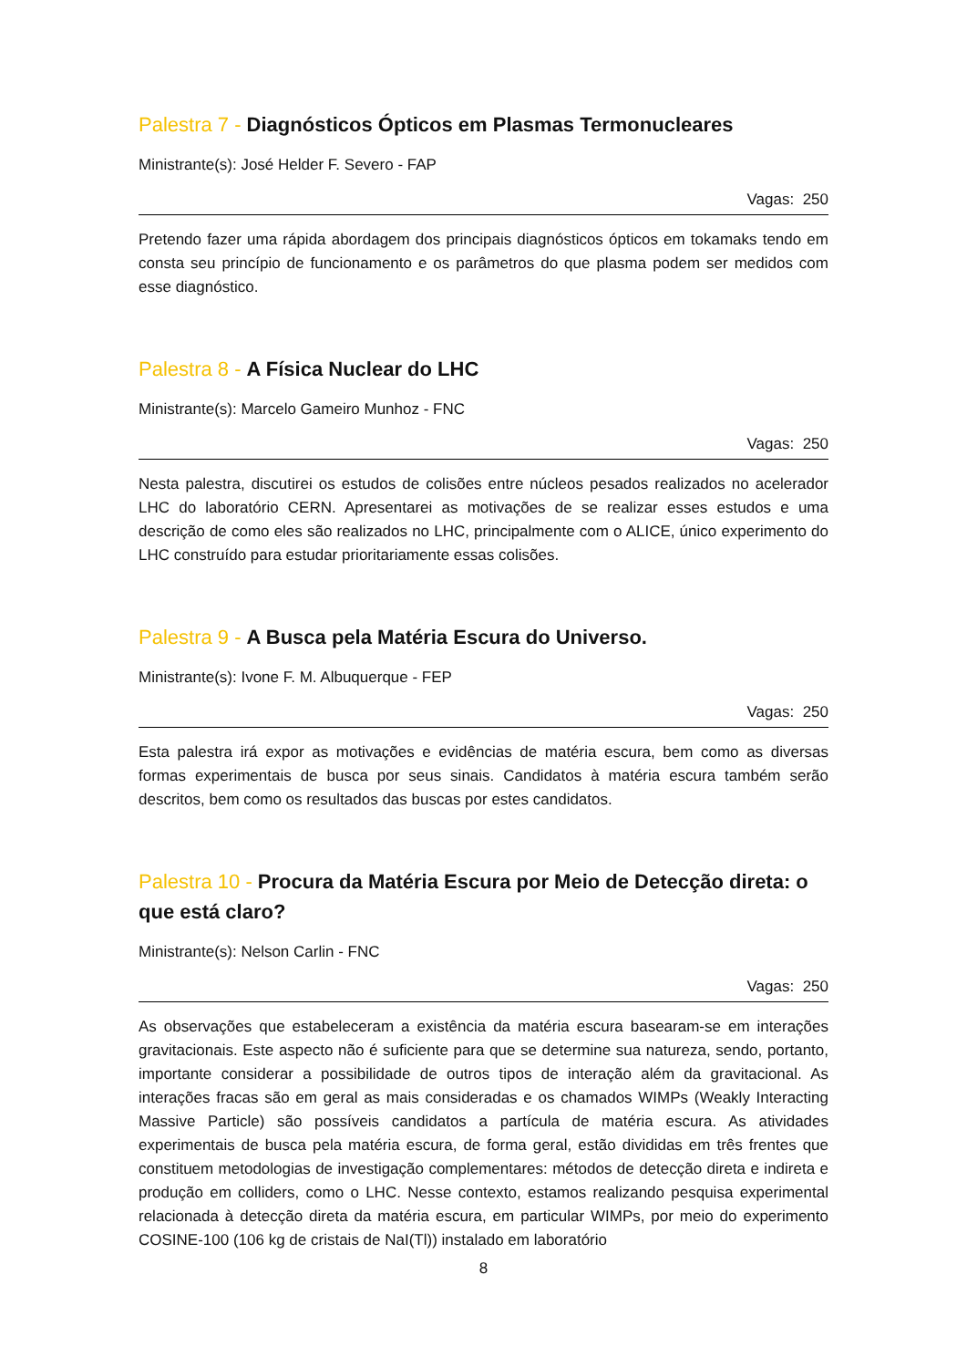Palestra 7 - Diagnósticos Ópticos em Plasmas Termonucleares
Ministrante(s): José Helder F. Severo - FAP
Vagas: 250
Pretendo fazer uma rápida abordagem dos principais diagnósticos ópticos em tokamaks tendo em consta seu princípio de funcionamento e os parâmetros do que plasma podem ser medidos com esse diagnóstico.
Palestra 8 - A Física Nuclear do LHC
Ministrante(s): Marcelo Gameiro Munhoz - FNC
Vagas: 250
Nesta palestra, discutirei os estudos de colisões entre núcleos pesados realizados no acelerador LHC do laboratório CERN. Apresentarei as motivações de se realizar esses estudos e uma descrição de como eles são realizados no LHC, principalmente com o ALICE, único experimento do LHC construído para estudar prioritariamente essas colisões.
Palestra 9 - A Busca pela Matéria Escura do Universo.
Ministrante(s): Ivone F. M. Albuquerque - FEP
Vagas: 250
Esta palestra irá expor as motivações e evidências de matéria escura, bem como as diversas formas experimentais de busca por seus sinais. Candidatos à matéria escura também serão descritos, bem como os resultados das buscas por estes candidatos.
Palestra 10 - Procura da Matéria Escura por Meio de Detecção direta: o que está claro?
Ministrante(s): Nelson Carlin - FNC
Vagas: 250
As observações que estabeleceram a existência da matéria escura basearam-se em interações gravitacionais. Este aspecto não é suficiente para que se determine sua natureza, sendo, portanto, importante considerar a possibilidade de outros tipos de interação além da gravitacional. As interações fracas são em geral as mais consideradas e os chamados WIMPs (Weakly Interacting Massive Particle) são possíveis candidatos a partícula de matéria escura. As atividades experimentais de busca pela matéria escura, de forma geral, estão divididas em três frentes que constituem metodologias de investigação complementares: métodos de detecção direta e indireta e produção em colliders, como o LHC. Nesse contexto, estamos realizando pesquisa experimental relacionada à detecção direta da matéria escura, em particular WIMPs, por meio do experimento COSINE-100 (106 kg de cristais de NaI(Tl)) instalado em laboratório
8